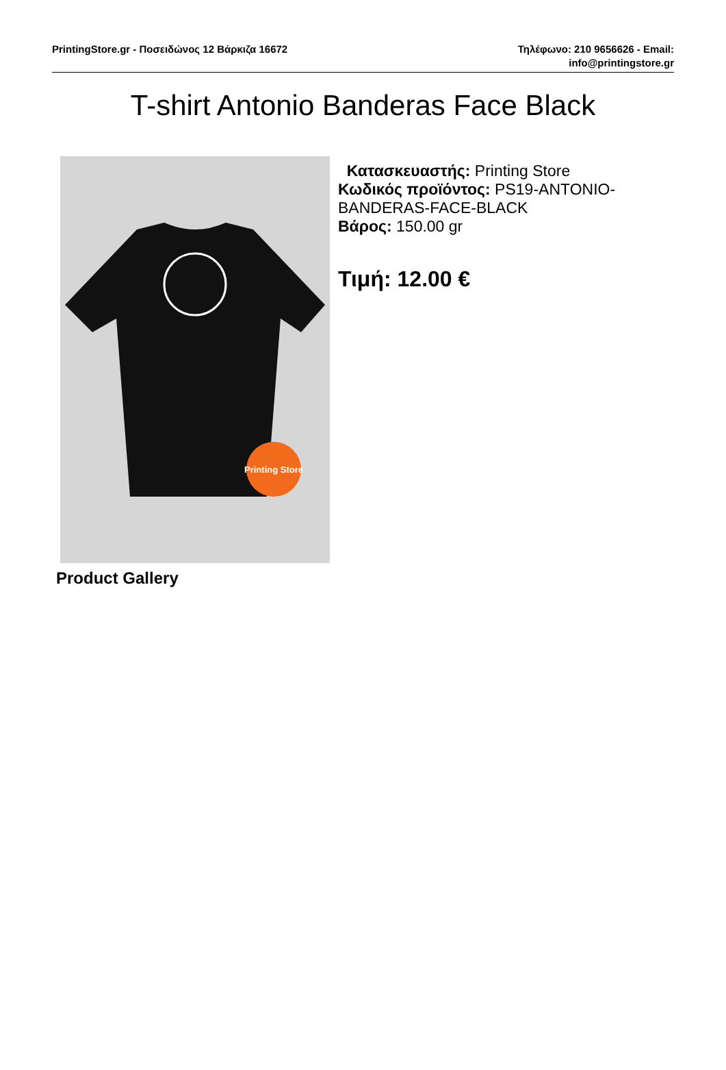PrintingStore.gr - Ποσειδώνος 12 Βάρκιζα 16672
Τηλέφωνο: 210 9656626 - Email:
info@printingstore.gr
T-shirt Antonio Banderas Face Black
Printing Store
Κατασκευαστής: Printing Store
Κωδικός προϊόντος: PS19-ANTONIO-
BANDERAS-FACE-BLACK
Βάρος: 150.00 gr
Τιμή: 12.00 €
Product Gallery